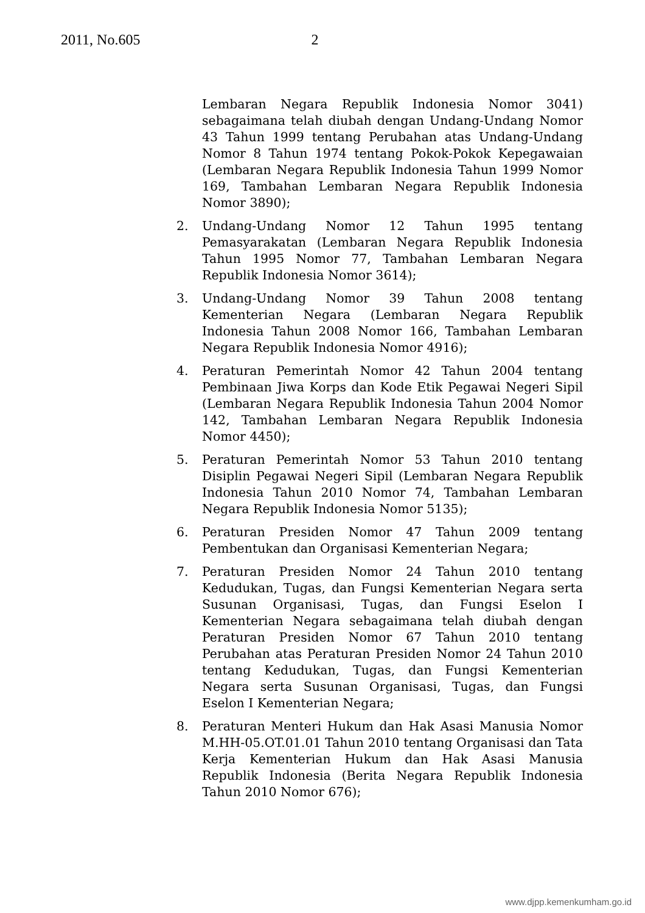2011, No.605 2
Lembaran Negara Republik Indonesia Nomor 3041) sebagaimana telah diubah dengan Undang-Undang Nomor 43 Tahun 1999 tentang Perubahan atas Undang-Undang Nomor 8 Tahun 1974 tentang Pokok-Pokok Kepegawaian (Lembaran Negara Republik Indonesia Tahun 1999 Nomor 169, Tambahan Lembaran Negara Republik Indonesia Nomor 3890);
2. Undang-Undang Nomor 12 Tahun 1995 tentang Pemasyarakatan (Lembaran Negara Republik Indonesia Tahun 1995 Nomor 77, Tambahan Lembaran Negara Republik Indonesia Nomor 3614);
3. Undang-Undang Nomor 39 Tahun 2008 tentang Kementerian Negara (Lembaran Negara Republik Indonesia Tahun 2008 Nomor 166, Tambahan Lembaran Negara Republik Indonesia Nomor 4916);
4. Peraturan Pemerintah Nomor 42 Tahun 2004 tentang Pembinaan Jiwa Korps dan Kode Etik Pegawai Negeri Sipil (Lembaran Negara Republik Indonesia Tahun 2004 Nomor 142, Tambahan Lembaran Negara Republik Indonesia Nomor 4450);
5. Peraturan Pemerintah Nomor 53 Tahun 2010 tentang Disiplin Pegawai Negeri Sipil (Lembaran Negara Republik Indonesia Tahun 2010 Nomor 74, Tambahan Lembaran Negara Republik Indonesia Nomor 5135);
6. Peraturan Presiden Nomor 47 Tahun 2009 tentang Pembentukan dan Organisasi Kementerian Negara;
7. Peraturan Presiden Nomor 24 Tahun 2010 tentang Kedudukan, Tugas, dan Fungsi Kementerian Negara serta Susunan Organisasi, Tugas, dan Fungsi Eselon I Kementerian Negara sebagaimana telah diubah dengan Peraturan Presiden Nomor 67 Tahun 2010 tentang Perubahan atas Peraturan Presiden Nomor 24 Tahun 2010 tentang Kedudukan, Tugas, dan Fungsi Kementerian Negara serta Susunan Organisasi, Tugas, dan Fungsi Eselon I Kementerian Negara;
8. Peraturan Menteri Hukum dan Hak Asasi Manusia Nomor M.HH-05.OT.01.01 Tahun 2010 tentang Organisasi dan Tata Kerja Kementerian Hukum dan Hak Asasi Manusia Republik Indonesia (Berita Negara Republik Indonesia Tahun 2010 Nomor 676);
www.djpp.kemenkumham.go.id